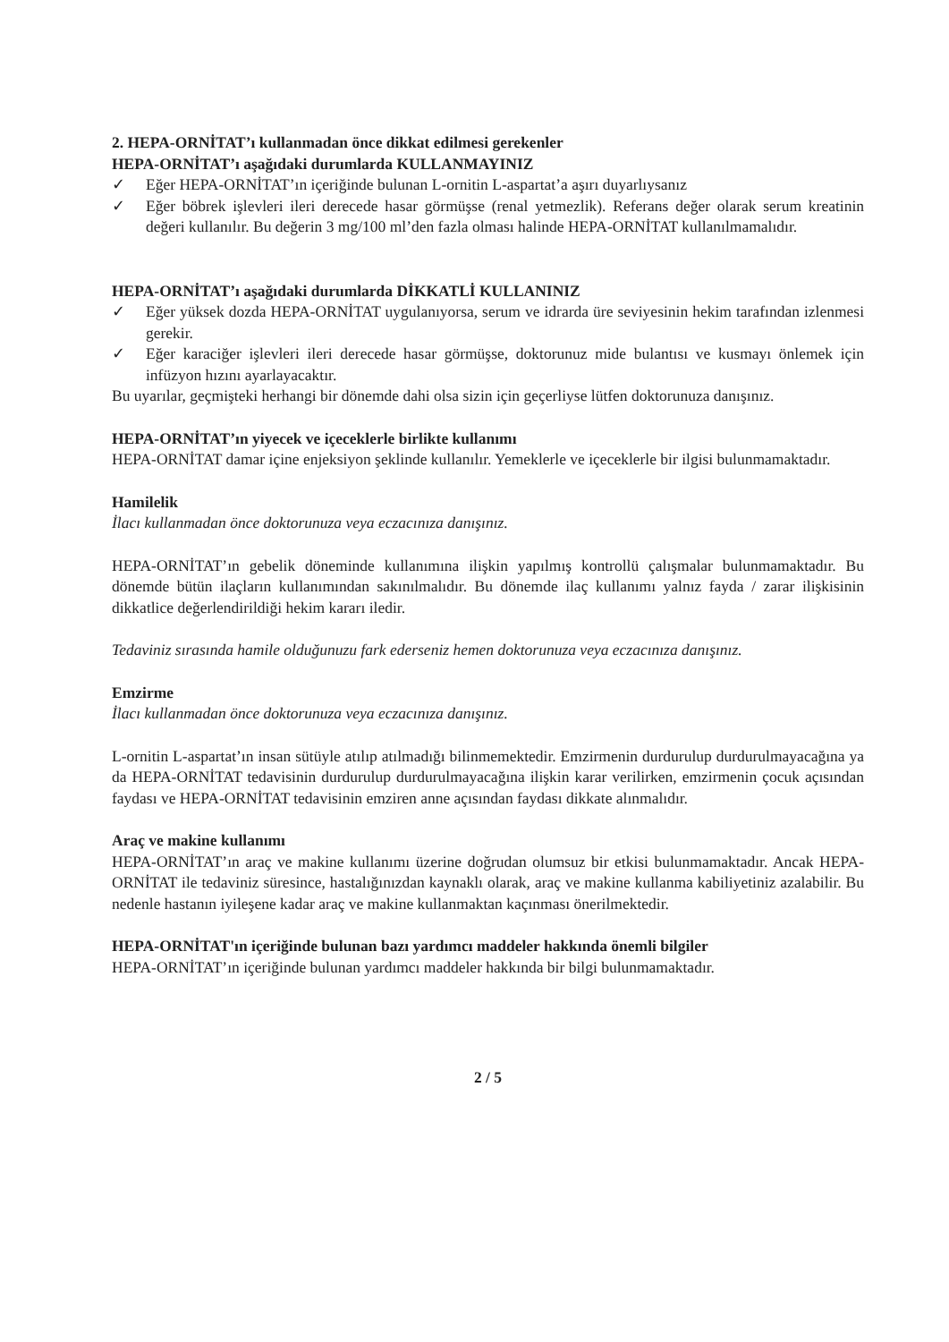2. HEPA-ORNİTAT’ı kullanmadan önce dikkat edilmesi gerekenler
HEPA-ORNİTAT’ı aşağıdaki durumlarda KULLANMAYINIZ
✓ Eğer HEPA-ORNİTAT’ın içeriğinde bulunan L-ornitin L-aspartat’a aşırı duyarlıysanız
✓ Eğer böbrek işlevleri ileri derecede hasar görmüşse (renal yetmezlik). Referans değer olarak serum kreatinin değeri kullanılır. Bu değerin 3 mg/100 ml’den fazla olması halinde HEPA-ORNİTAT kullanılmamalıdır.
HEPA-ORNİTAT’ı aşağıdaki durumlarda DİKKATLİ KULLANINIZ
✓ Eğer yüksek dozda HEPA-ORNİTAT uygulanıyorsa, serum ve idrarda üre seviyesinin hekim tarafından izlenmesi gerekir.
✓ Eğer karaciğer işlevleri ileri derecede hasar görmüşse, doktorunuz mide bulantısı ve kusmayı önlemek için infüzyon hızını ayarlayacaktır.
Bu uyarılar, geçmişteki herhangi bir dönemde dahi olsa sizin için geçerliyse lütfen doktorunuza danışınız.
HEPA-ORNİTAT’ın yiyecek ve içeceklerle birlikte kullanımı
HEPA-ORNİTAT damar içine enjeksiyon şeklinde kullanılır. Yemeklerle ve içeceklerle bir ilgisi bulunmamaktadır.
Hamilelik
İlacı kullanmadan önce doktorunuza veya eczacınıza danışınız.
HEPA-ORNİTAT’ın gebelik döneminde kullanımına ilişkin yapılmış kontrollü çalışmalar bulunmamaktadır. Bu dönemde bütün ilaçların kullanımından sakınılmalıdır. Bu dönemde ilaç kullanımı yalnız fayda / zarar ilişkisinin dikkatlice değerlendirildiği hekim kararı iledir.
Tedaviniz sırasında hamile olduğunuzu fark ederseniz hemen doktorunuza veya eczacınıza danışınız.
Emzirme
İlacı kullanmadan önce doktorunuza veya eczacınıza danışınız.
L-ornitin L-aspartat’ın insan sütüyle atılıp atılmadığı bilinmemektedir. Emzirmenin durdurulup durdurulmayacağına ya da HEPA-ORNİTAT tedavisinin durdurulup durdurulmayacağına ilişkin karar verilirken, emzirmenin çocuk açısından faydası ve HEPA-ORNİTAT tedavisinin emziren anne açısından faydası dikkate alınmalıdır.
Araç ve makine kullanımı
HEPA-ORNİTAT’ın araç ve makine kullanımı üzerine doğrudan olumsuz bir etkisi bulunmamaktadır. Ancak HEPA-ORNİTAT ile tedaviniz süresince, hastalığınızdan kaynaklı olarak, araç ve makine kullanma kabiliyetiniz azalabilir. Bu nedenle hastanın iyileşene kadar araç ve makine kullanmaktan kaçınması önerilmektedir.
HEPA-ORNİTAT'ın içeriğinde bulunan bazı yardımcı maddeler hakkında önemli bilgiler
HEPA-ORNİTAT’ın içeriğinde bulunan yardımcı maddeler hakkında bir bilgi bulunmamaktadır.
2 / 5